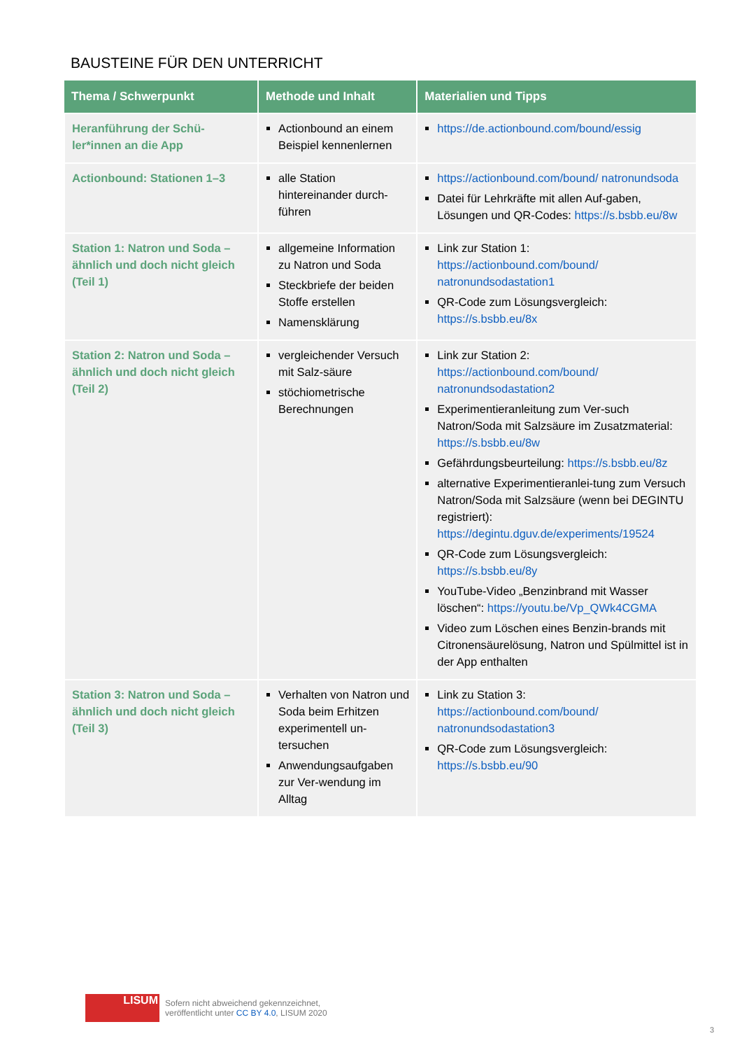BAUSTEINE FÜR DEN UNTERRICHT
| Thema / Schwerpunkt | Methode und Inhalt | Materialien und Tipps |
| --- | --- | --- |
| Heranführung der Schü-ler*innen an die App | Actionbound an einem Beispiel kennenlernen | https://de.actionbound.com/bound/essig |
| Actionbound: Stationen 1–3 | alle Station hintereinander durch-führen | https://actionbound.com/bound/ natronundsoda Datei für Lehrkräfte mit allen Auf-gaben, Lösungen und QR-Codes: https://s.bsbb.eu/8w |
| Station 1: Natron und Soda – ähnlich und doch nicht gleich (Teil 1) | allgemeine Information zu Natron und Soda Steckbriefe der beiden Stoffe erstellen Namensklärung | Link zur Station 1: https://actionbound.com/bound/ natronundsodastation1 QR-Code zum Lösungsvergleich: https://s.bsbb.eu/8x |
| Station 2: Natron und Soda – ähnlich und doch nicht gleich (Teil 2) | vergleichender Versuch mit Salz-säure stöchiometrische Berechnungen | Link zur Station 2: https://actionbound.com/bound/ natronundsodastation2 Experimentieranleitung zum Ver-such Natron/Soda mit Salzsäure im Zusatzmaterial: https://s.bsbb.eu/8w Gefährdungsbeurteilung: https://s.bsbb.eu/8z alternative Experimentieranlei-tung zum Versuch Natron/Soda mit Salzsäure (wenn bei DEGINTU registriert): https://degintu.dguv.de/experiments/19524 QR-Code zum Lösungsvergleich: https://s.bsbb.eu/8y YouTube-Video „Benzinbrand mit Wasser löschen“: https://youtu.be/Vp_QWk4CGMA Video zum Löschen eines Benzin-brands mit Citronensäurelösung, Natron und Spülmittel ist in der App enthalten |
| Station 3: Natron und Soda – ähnlich und doch nicht gleich (Teil 3) | Verhalten von Natron und Soda beim Erhitzen experimentell un-tersuchen Anwendungsaufgaben zur Ver-wendung im Alltag | Link zu Station 3: https://actionbound.com/bound/ natronundsodastation3 QR-Code zum Lösungsvergleich: https://s.bsbb.eu/90 |
LISUM
Sofern nicht abweichend gekennzeichnet,
veröffentlicht unter CC BY 4.0, LISUM 2020
3